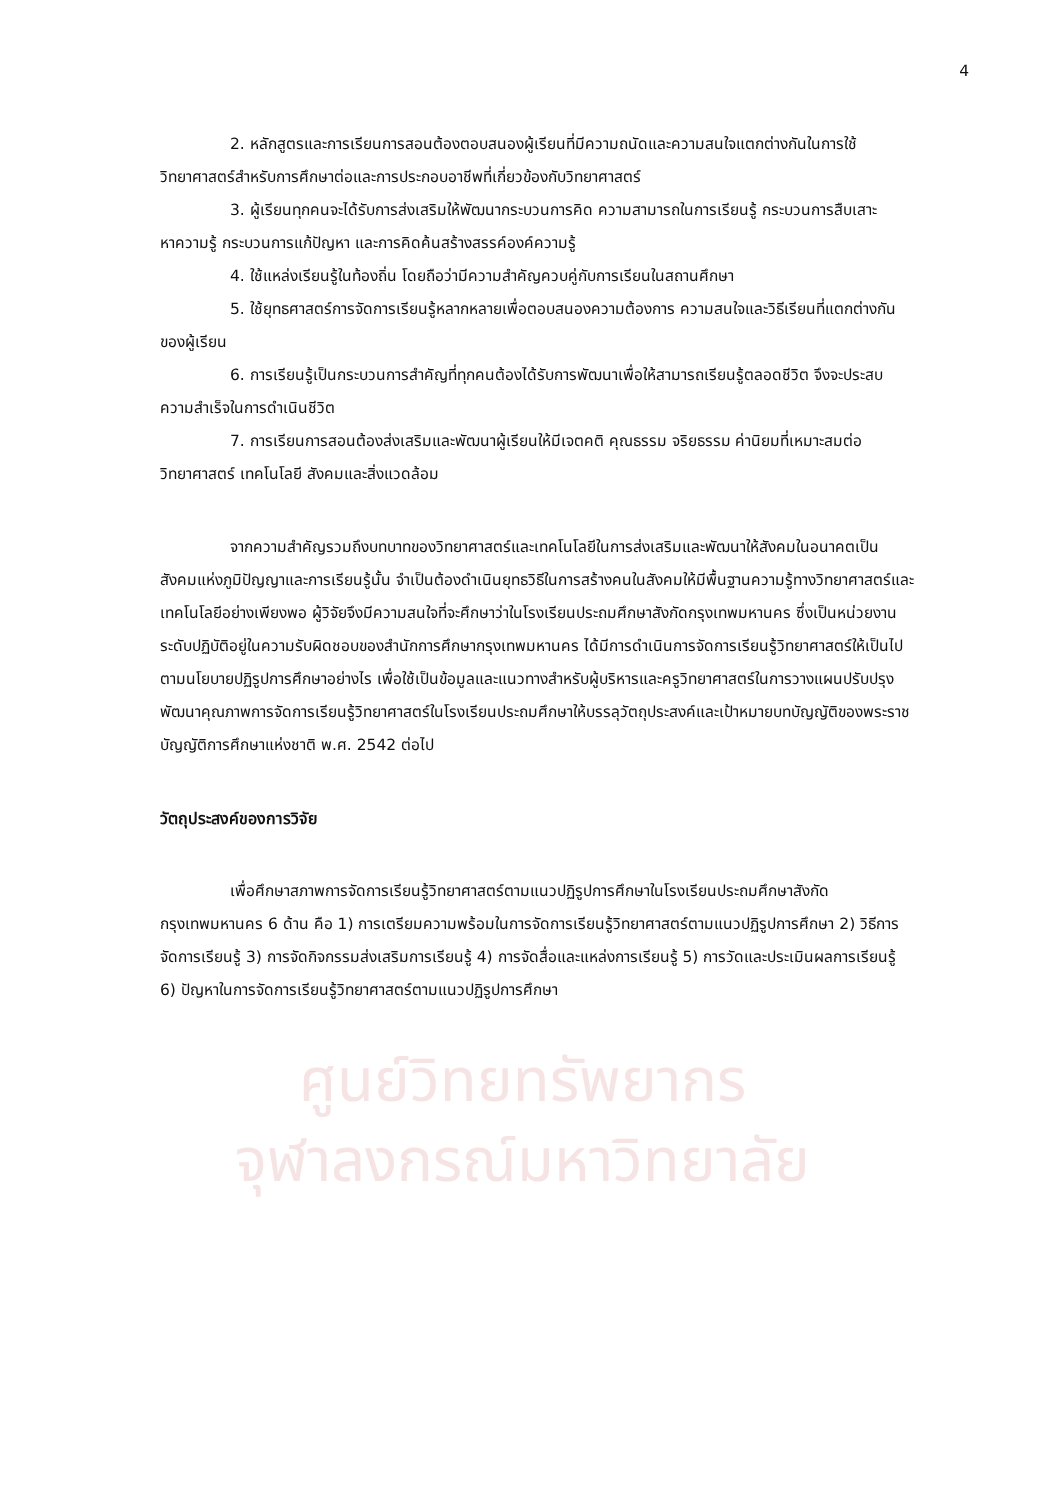ศูนย์วิทยทรัพยากร
จุฬาลงกรณ์มหาวิทยาลัย
4
2. หลักสูตรและการเรียนการสอนต้องตอบสนองผู้เรียนที่มีความถนัดและความสนใจแตกต่างกันในการใช้วิทยาศาสตร์สำหรับการศึกษาต่อและการประกอบอาชีพที่เกี่ยวข้องกับวิทยาศาสตร์
3. ผู้เรียนทุกคนจะได้รับการส่งเสริมให้พัฒนากระบวนการคิด ความสามารถในการเรียนรู้ กระบวนการสืบเสาะหาความรู้ กระบวนการแก้ปัญหา และการคิดค้นสร้างสรรค์องค์ความรู้
4. ใช้แหล่งเรียนรู้ในท้องถิ่น โดยถือว่ามีความสำคัญควบคู่กับการเรียนในสถานศึกษา
5. ใช้ยุทธศาสตร์การจัดการเรียนรู้หลากหลายเพื่อตอบสนองความต้องการ ความสนใจและวิธีเรียนที่แตกต่างกันของผู้เรียน
6. การเรียนรู้เป็นกระบวนการสำคัญที่ทุกคนต้องได้รับการพัฒนาเพื่อให้สามารถเรียนรู้ตลอดชีวิต จึงจะประสบความสำเร็จในการดำเนินชีวิต
7. การเรียนการสอนต้องส่งเสริมและพัฒนาผู้เรียนให้มีเจตคติ คุณธรรม จริยธรรม ค่านิยมที่เหมาะสมต่อวิทยาศาสตร์ เทคโนโลยี สังคมและสิ่งแวดล้อม
จากความสำคัญรวมถึงบทบาทของวิทยาศาสตร์และเทคโนโลยีในการส่งเสริมและพัฒนาให้สังคมในอนาคตเป็นสังคมแห่งภูมิปัญญาและการเรียนรู้นั้น จำเป็นต้องดำเนินยุทธวิธีในการสร้างคนในสังคมให้มีพื้นฐานความรู้ทางวิทยาศาสตร์และเทคโนโลยีอย่างเพียงพอ ผู้วิจัยจึงมีความสนใจที่จะศึกษาว่าในโรงเรียนประถมศึกษาสังกัดกรุงเทพมหานคร ซึ่งเป็นหน่วยงานระดับปฏิบัติอยู่ในความรับผิดชอบของสำนักการศึกษากรุงเทพมหานคร ได้มีการดำเนินการจัดการเรียนรู้วิทยาศาสตร์ให้เป็นไปตามนโยบายปฏิรูปการศึกษาอย่างไร เพื่อใช้เป็นข้อมูลและแนวทางสำหรับผู้บริหารและครูวิทยาศาสตร์ในการวางแผนปรับปรุงพัฒนาคุณภาพการจัดการเรียนรู้วิทยาศาสตร์ในโรงเรียนประถมศึกษาให้บรรลุวัตถุประสงค์และเป้าหมายบทบัญญัติของพระราชบัญญัติการศึกษาแห่งชาติ พ.ศ. 2542 ต่อไป
วัตถุประสงค์ของการวิจัย
เพื่อศึกษาสภาพการจัดการเรียนรู้วิทยาศาสตร์ตามแนวปฏิรูปการศึกษาในโรงเรียนประถมศึกษาสังกัดกรุงเทพมหานคร 6 ด้าน คือ 1) การเตรียมความพร้อมในการจัดการเรียนรู้วิทยาศาสตร์ตามแนวปฏิรูปการศึกษา 2) วิธีการจัดการเรียนรู้ 3) การจัดกิจกรรมส่งเสริมการเรียนรู้ 4) การจัดสื่อและแหล่งการเรียนรู้ 5) การวัดและประเมินผลการเรียนรู้ 6) ปัญหาในการจัดการเรียนรู้วิทยาศาสตร์ตามแนวปฏิรูปการศึกษา